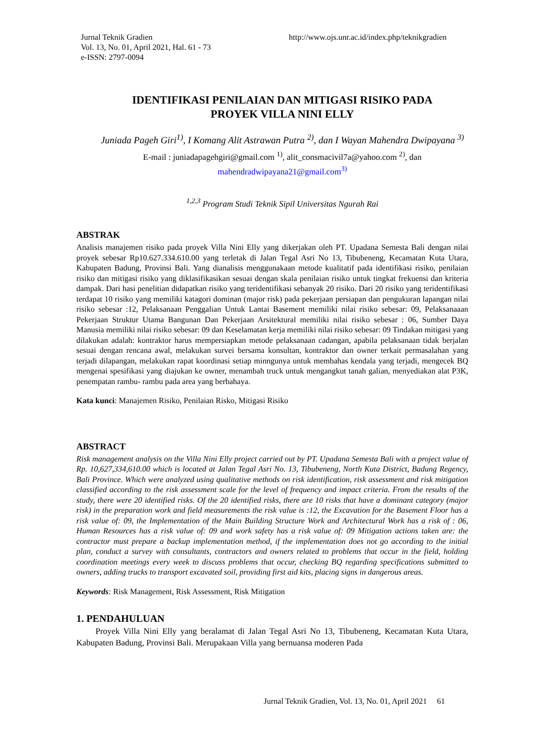Jurnal Teknik Gradien
Vol. 13, No. 01, April 2021, Hal. 61 - 73
e-ISSN: 2797-0094
http://www.ojs.unr.ac.id/index.php/teknikgradien
IDENTIFIKASI PENILAIAN DAN MITIGASI RISIKO PADA
PROYEK VILLA NINI ELLY
Juniada Pageh Giri<sup>1)</sup>, I Komang Alit Astrawan Putra <sup>2)</sup>, dan I Wayan Mahendra Dwipayana <sup>3)</sup>
E-mail : juniadapagehgiri@gmail.com <sup>1)</sup>, alit_consmacivil7a@yahoo.com <sup>2)</sup>, dan
mahendradwipayana21@gmail.com<sup>3)</sup>
<sup>1,2,3</sup> Program Studi Teknik Sipil Universitas Ngurah Rai
ABSTRAK
Analisis manajemen risiko pada proyek Villa Nini Elly yang dikerjakan oleh PT. Upadana Semesta Bali dengan nilai proyek sebesar Rp10.627.334.610.00 yang terletak di Jalan Tegal Asri No 13, Tibubeneng, Kecamatan Kuta Utara, Kabupaten Badung, Provinsi Bali. Yang dianalisis menggunakaan metode kualitatif pada identifikasi risiko, penilaian risiko dan mitigasi risiko yang diklasifikasikan sesuai dengan skala penilaian risiko untuk tingkat frekuensi dan kriteria dampak. Dari hasi penelitian didapatkan risiko yang teridentifikasi sebanyak 20 risiko. Dari 20 risiko yang teridentifikasi terdapat 10 risiko yang memiliki katagori dominan (major risk) pada pekerjaan persiapan dan pengukuran lapangan nilai risiko sebesar :12, Pelaksanaan Penggalian Untuk Lantai Basement memiliki nilai risiko sebesar: 09, Pelaksanaaan Pekerjaan Struktur Utama Bangunan Dan Pekerjaan Arsitektural memiliki nilai risiko sebesar : 06, Sumber Daya Manusia memiliki nilai risiko sebesar: 09 dan Keselamatan kerja memiliki nilai risiko sebesar: 09 Tindakan mitigasi yang dilakukan adalah: kontraktor harus mempersiapkan metode pelaksanaan cadangan, apabila pelaksanaan tidak berjalan sesuai dengan rencana awal, melakukan survei bersama konsultan, kontraktor dan owner terkait permasalahan yang terjadi dilapangan, melakukan rapat koordinasi setiap minngunya untuk membahas kendala yang terjadi, mengecek BQ mengenai spesifikasi yang diajukan ke owner, menambah truck untuk mengangkut tanah galian, menyediakan alat P3K, penempatan rambu- rambu pada area yang berbahaya.
Kata kunci: Manajemen Risiko, Penilaian Risko, Mitigasi Risiko
ABSTRACT
Risk management analysis on the Villa Nini Elly project carried out by PT. Upadana Semesta Bali with a project value of Rp. 10,627,334,610.00 which is located at Jalan Tegal Asri No. 13, Tibubeneng, North Kuta District, Badung Regency, Bali Province. Which were analyzed using qualitative methods on risk identification, risk assessment and risk mitigation classified according to the risk assessment scale for the level of frequency and impact criteria. From the results of the study, there were 20 identified risks. Of the 20 identified risks, there are 10 risks that have a dominant category (major risk) in the preparation work and field measurements the risk value is :12, the Excavation for the Basement Floor has a risk value of: 09, the Implementation of the Main Building Structure Work and Architectural Work has a risk of : 06, Human Resources has a risk value of: 09 and work safety has a risk value of: 09 Mitigation actions taken are: the contractor must prepare a backup implementation method, if the implementation does not go according to the initial plan, conduct a survey with consultants, contractors and owners related to problems that occur in the field, holding coordination meetings every week to discuss problems that occur, checking BQ regarding specifications submitted to owners, adding trucks to transport excavated soil, providing first aid kits, placing signs in dangerous areas.
Keywords: Risk Management, Risk Assessment, Risk Mitigation
1. PENDAHULUAN
Proyek Villa Nini Elly yang beralamat di Jalan Tegal Asri No 13, Tibubeneng, Kecamatan Kuta Utara, Kabupaten Badung, Provinsi Bali. Merupakaan Villa yang bernuansa moderen Pada
Jurnal Teknik Gradien, Vol. 13, No. 01, April 2021 61